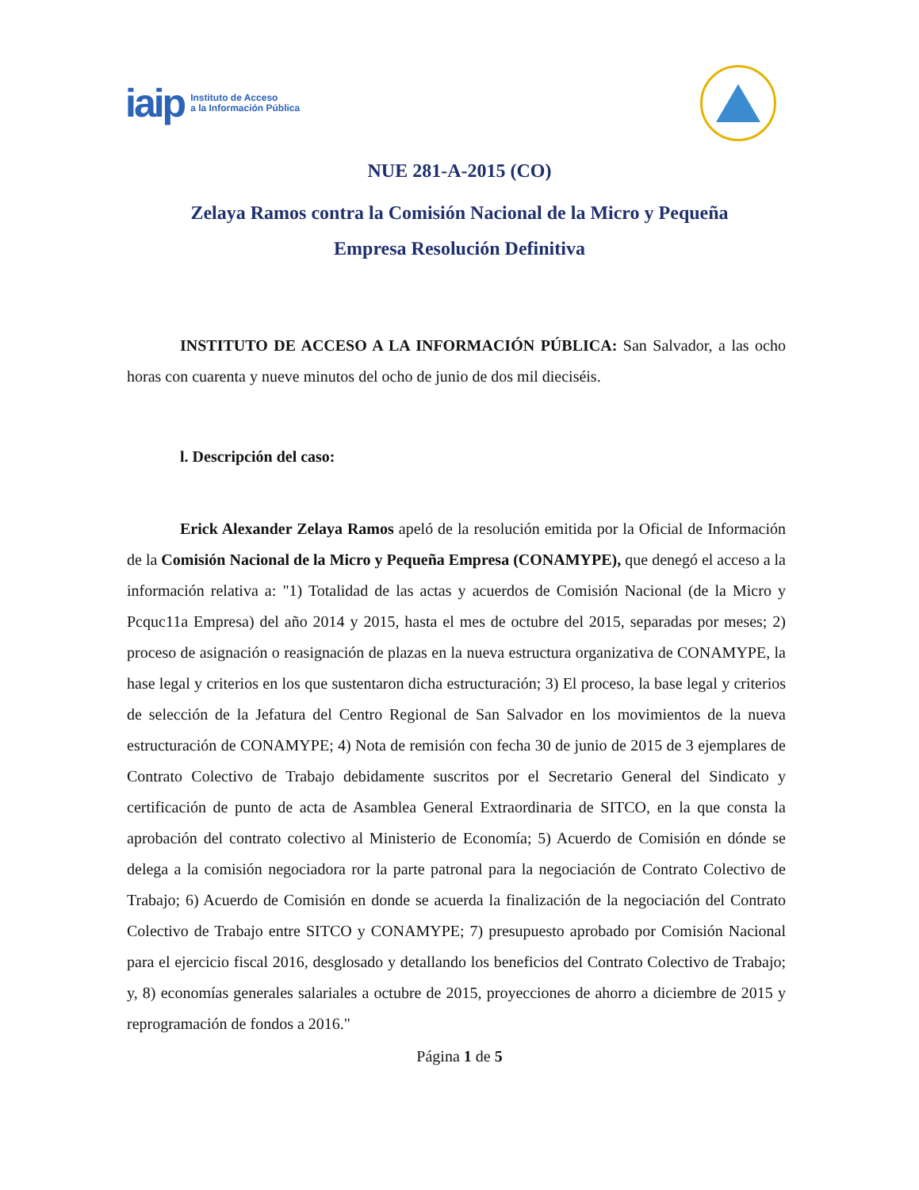iaip Instituto de Acceso
a la Información Pública
NUE 281-A-2015 (CO)
Zelaya Ramos contra la Comisión Nacional de la Micro y Pequeña
Empresa Resolución Definitiva
INSTITUTO DE ACCESO A LA INFORMACIÓN PÚBLICA: San Salvador, a las ocho horas con cuarenta y nueve minutos del ocho de junio de dos mil dieciséis.
l. Descripción del caso:
Erick Alexander Zelaya Ramos apeló de la resolución emitida por la Oficial de Información de la Comisión Nacional de la Micro y Pequeña Empresa (CONAMYPE), que denegó el acceso a la información relativa a: "1) Totalidad de las actas y acuerdos de Comisión Nacional (de la Micro y Pcquc11a Empresa) del año 2014 y 2015, hasta el mes de octubre del 2015, separadas por meses; 2) proceso de asignación o reasignación de plazas en la nueva estructura organizativa de CONAMYPE, la hase legal y criterios en los que sustentaron dicha estructuración; 3) El proceso, la base legal y criterios de selección de la Jefatura del Centro Regional de San Salvador en los movimientos de la nueva estructuración de CONAMYPE; 4) Nota de remisión con fecha 30 de junio de 2015 de 3 ejemplares de Contrato Colectivo de Trabajo debidamente suscritos por el Secretario General del Sindicato y certificación de punto de acta de Asamblea General Extraordinaria de SITCO, en la que consta la aprobación del contrato colectivo al Ministerio de Economía; 5) Acuerdo de Comisión en dónde se delega a la comisión negociadora ror la parte patronal para la negociación de Contrato Colectivo de Trabajo; 6) Acuerdo de Comisión en donde se acuerda la finalización de la negociación del Contrato Colectivo de Trabajo entre SITCO y CONAMYPE; 7) presupuesto aprobado por Comisión Nacional para el ejercicio fiscal 2016, desglosado y detallando los beneficios del Contrato Colectivo de Trabajo; y, 8) economías generales salariales a octubre de 2015, proyecciones de ahorro a diciembre de 2015 y reprogramación de fondos a 2016."
Página 1 de 5